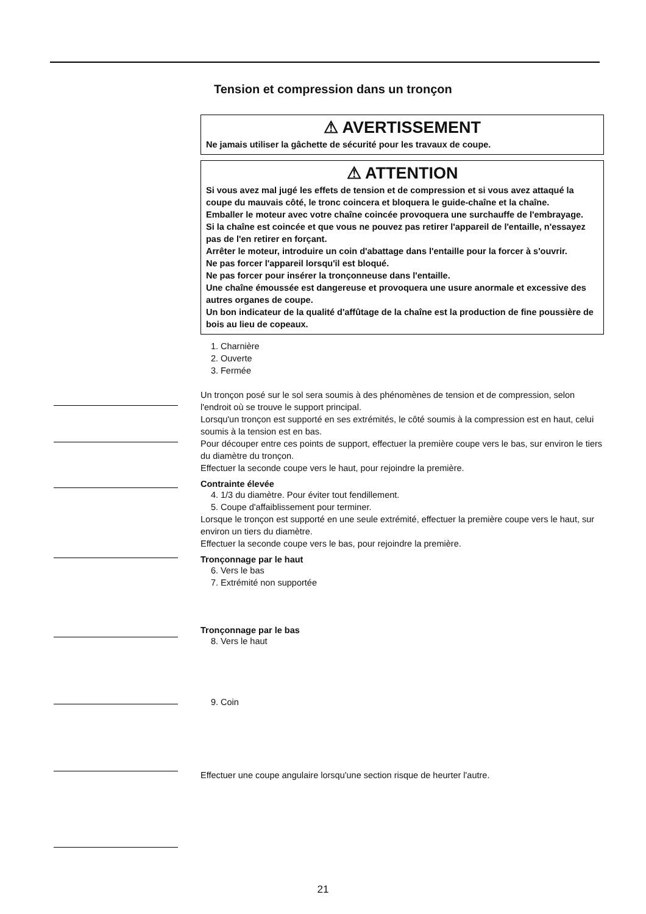Tension et compression dans un tronçon
⚠ AVERTISSEMENT
Ne jamais utiliser la gâchette de sécurité pour les travaux de coupe.
⚠ ATTENTION
Si vous avez mal jugé les effets de tension et de compression et si vous avez attaqué la coupe du mauvais côté, le tronc coincera et bloquera le guide-chaîne et la chaîne.
Emballer le moteur avec votre chaîne coincée provoquera une surchauffe de l'embrayage.
Si la chaîne est coincée et que vous ne pouvez pas retirer l'appareil de l'entaille, n'essayez pas de l'en retirer en forçant.
Arrêter le moteur, introduire un coin d'abattage dans l'entaille pour la forcer à s'ouvrir.
Ne pas forcer l'appareil lorsqu'il est bloqué.
Ne pas forcer pour insérer la tronçonneuse dans l'entaille.
Une chaîne émoussée est dangereuse et provoquera une usure anormale et excessive des autres organes de coupe.
Un bon indicateur de la qualité d'affûtage de la chaîne est la production de fine poussière de bois au lieu de copeaux.
1. Charnière
2. Ouverte
3. Fermée
Un tronçon posé sur le sol sera soumis à des phénomènes de tension et de compression, selon l'endroit où se trouve le support principal.
Lorsqu'un tronçon est supporté en ses extrémités, le côté soumis à la compression est en haut, celui soumis à la tension est en bas.
Pour découper entre ces points de support, effectuer la première coupe vers le bas, sur environ le tiers du diamètre du tronçon.
Effectuer la seconde coupe vers le haut, pour rejoindre la première.
Contrainte élevée
4. 1/3 du diamètre. Pour éviter tout fendillement.
5. Coupe d'affaiblissement pour terminer.
Lorsque le tronçon est supporté en une seule extrémité, effectuer la première coupe vers le haut, sur environ un tiers du diamètre.
Effectuer la seconde coupe vers le bas, pour rejoindre la première.
Tronçonnage par le haut
6. Vers le bas
7. Extrémité non supportée
Tronçonnage par le bas
8. Vers le haut
9. Coin
Effectuer une coupe angulaire lorsqu'une section risque de heurter l'autre.
21